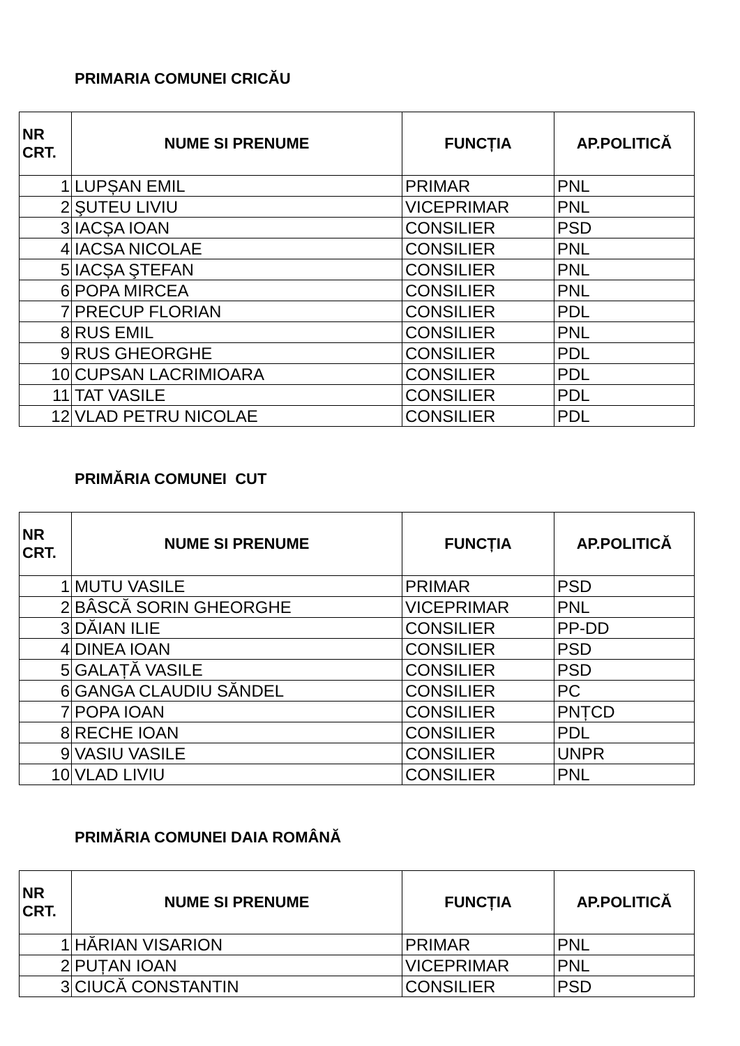PRIMARIA COMUNEI CRICĂU
| NR CRT. | NUME SI PRENUME | FUNCȚIA | AP.POLITICĂ |
| --- | --- | --- | --- |
| 1 | LUPȘAN EMIL | PRIMAR | PNL |
| 2 | ŞUTEU LIVIU | VICEPRIMAR | PNL |
| 3 | IACȘA IOAN | CONSILIER | PSD |
| 4 | IACSA NICOLAE | CONSILIER | PNL |
| 5 | IACȘA ŞTEFAN | CONSILIER | PNL |
| 6 | POPA MIRCEA | CONSILIER | PNL |
| 7 | PRECUP FLORIAN | CONSILIER | PDL |
| 8 | RUS EMIL | CONSILIER | PNL |
| 9 | RUS GHEORGHE | CONSILIER | PDL |
| 10 | CUPSAN LACRIMIOARA | CONSILIER | PDL |
| 11 | TAT VASILE | CONSILIER | PDL |
| 12 | VLAD PETRU NICOLAE | CONSILIER | PDL |
PRIMĂRIA COMUNEI CUT
| NR CRT. | NUME SI PRENUME | FUNCȚIA | AP.POLITICĂ |
| --- | --- | --- | --- |
| 1 | MUTU VASILE | PRIMAR | PSD |
| 2 | BÂSCĂ SORIN GHEORGHE | VICEPRIMAR | PNL |
| 3 | DĂIAN ILIE | CONSILIER | PP-DD |
| 4 | DINEA IOAN | CONSILIER | PSD |
| 5 | GALAȚĂ VASILE | CONSILIER | PSD |
| 6 | GANGA CLAUDIU SĂNDEL | CONSILIER | PC |
| 7 | POPA IOAN | CONSILIER | PNȚCD |
| 8 | RECHE IOAN | CONSILIER | PDL |
| 9 | VASIU VASILE | CONSILIER | UNPR |
| 10 | VLAD LIVIU | CONSILIER | PNL |
PRIMĂRIA COMUNEI DAIA ROMÂNĂ
| NR CRT. | NUME SI PRENUME | FUNCȚIA | AP.POLITICĂ |
| --- | --- | --- | --- |
| 1 | HĂRIAN VISARION | PRIMAR | PNL |
| 2 | PUȚAN IOAN | VICEPRIMAR | PNL |
| 3 | CIUCĂ CONSTANTIN | CONSILIER | PSD |